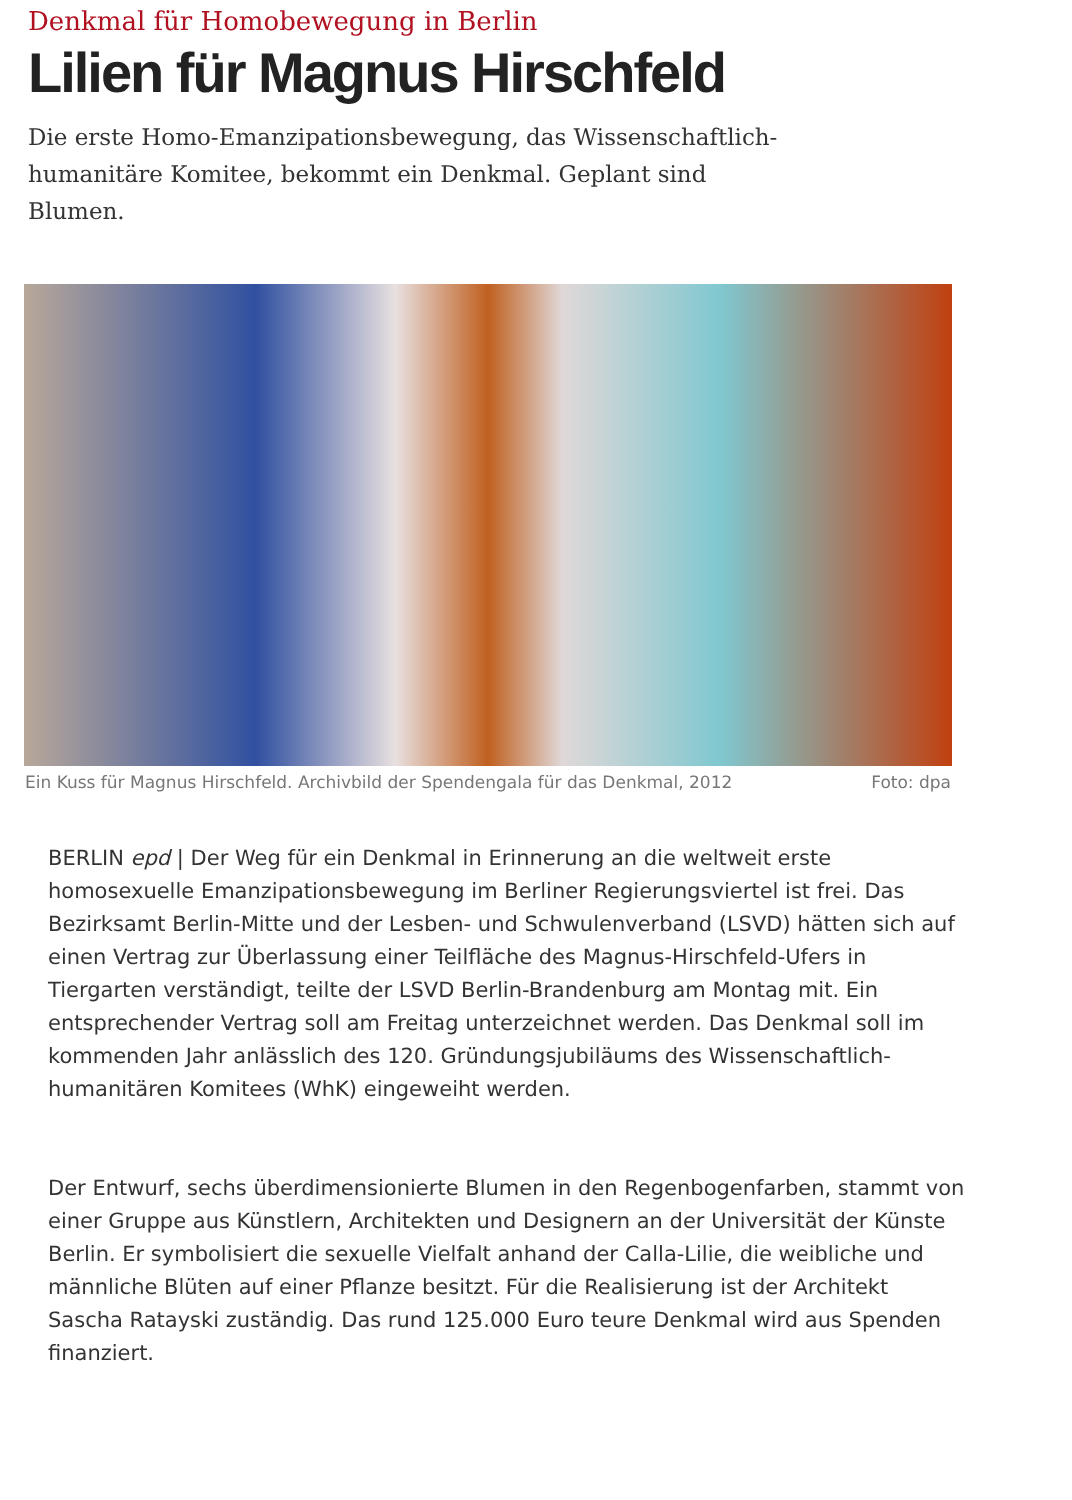Denkmal für Homobewegung in Berlin
Lilien für Magnus Hirschfeld
Die erste Homo-Emanzipationsbewegung, das Wissenschaftlich-humanitäre Komitee, bekommt ein Denkmal. Geplant sind Blumen.
Ein Kuss für Magnus Hirschfeld. Archivbild der Spendengala für das Denkmal, 2012 Foto: dpa
BERLIN epd | Der Weg für ein Denkmal in Erinnerung an die weltweit erste homosexuelle Emanzipationsbewegung im Berliner Regierungsviertel ist frei. Das Bezirksamt Berlin-Mitte und der Lesben- und Schwulenverband (LSVD) hätten sich auf einen Vertrag zur Überlassung einer Teilfläche des Magnus-Hirschfeld-Ufers in Tiergarten verständigt, teilte der LSVD Berlin-Brandenburg am Montag mit. Ein entsprechender Vertrag soll am Freitag unterzeichnet werden. Das Denkmal soll im kommenden Jahr anlässlich des 120. Gründungsjubiläums des Wissenschaftlich-humanitären Komitees (WhK) eingeweiht werden.
Der Entwurf, sechs überdimensionierte Blumen in den Regenbogenfarben, stammt von einer Gruppe aus Künstlern, Architekten und Designern an der Universität der Künste Berlin. Er symbolisiert die sexuelle Vielfalt anhand der Calla-Lilie, die weibliche und männliche Blüten auf einer Pflanze besitzt. Für die Realisierung ist der Architekt Sascha Ratayski zuständig. Das rund 125.000 Euro teure Denkmal wird aus Spenden finanziert.